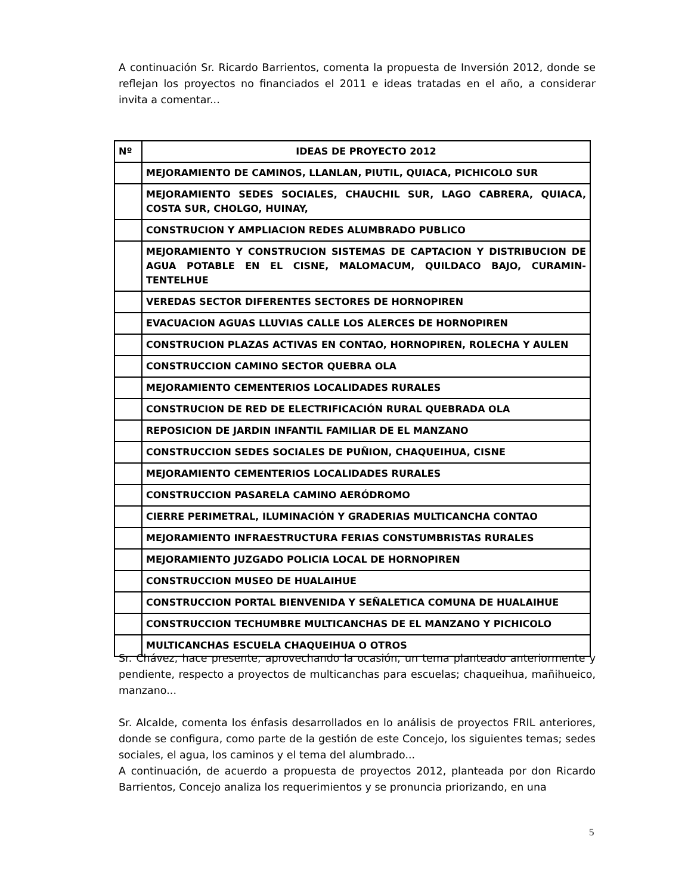A continuación Sr. Ricardo Barrientos, comenta la propuesta de Inversión 2012, donde se reflejan los proyectos no financiados el 2011 e ideas tratadas en el año, a considerar invita a comentar...
| Nº | IDEAS DE PROYECTO 2012 |
| --- | --- |
| | MEJORAMIENTO DE CAMINOS, LLANLAN, PIUTIL, QUIACA, PICHICOLO SUR |
| | MEJORAMIENTO SEDES SOCIALES, CHAUCHIL SUR, LAGO CABRERA, QUIACA, COSTA SUR, CHOLGO, HUINAY, |
| | CONSTRUCION Y AMPLIACION REDES ALUMBRADO PUBLICO |
| | MEJORAMIENTO Y CONSTRUCION SISTEMAS DE CAPTACION Y DISTRIBUCION DE AGUA POTABLE EN EL CISNE, MALOMACUM, QUILDACO BAJO, CURAMIN-TENTELHUE |
| | VEREDAS SECTOR DIFERENTES SECTORES DE HORNOPIREN |
| | EVACUACION AGUAS LLUVIAS CALLE LOS ALERCES DE HORNOPIREN |
| | CONSTRUCION PLAZAS ACTIVAS EN CONTAO, HORNOPIREN, ROLECHA Y AULEN |
| | CONSTRUCCION CAMINO SECTOR QUEBRA OLA |
| | MEJORAMIENTO CEMENTERIOS LOCALIDADES RURALES |
| | CONSTRUCION DE RED DE ELECTRIFICACIÓN RURAL QUEBRADA OLA |
| | REPOSICION DE JARDIN INFANTIL FAMILIAR DE EL MANZANO |
| | CONSTRUCCION SEDES SOCIALES DE PUÑION, CHAQUEIHUA, CISNE |
| | MEJORAMIENTO CEMENTERIOS LOCALIDADES RURALES |
| | CONSTRUCCION PASARELA CAMINO AERÓDROMO |
| | CIERRE PERIMETRAL, ILUMINACIÓN Y GRADERIAS MULTICANCHA CONTAO |
| | MEJORAMIENTO INFRAESTRUCTURA FERIAS CONSTUMBRISTAS RURALES |
| | MEJORAMIENTO JUZGADO POLICIA LOCAL DE HORNOPIREN |
| | CONSTRUCCION MUSEO DE HUALAIHUE |
| | CONSTRUCCION PORTAL BIENVENIDA Y SEÑALETICA COMUNA DE HUALAIHUE |
| | CONSTRUCCION TECHUMBRE MULTICANCHAS DE EL MANZANO Y PICHICOLO |
| | MULTICANCHAS ESCUELA CHAQUEIHUA O OTROS |
Sr. Chávez, hace presente, aprovechando la ocasión, un tema planteado anteriormente y pendiente, respecto a proyectos de multicanchas para escuelas; chaqueihua, mañihueico, manzano...
Sr. Alcalde, comenta los énfasis desarrollados en lo análisis de proyectos FRIL anteriores, donde se configura, como parte de la gestión de este Concejo, los siguientes temas; sedes sociales, el agua, los caminos y el tema del alumbrado...
A continuación, de acuerdo a propuesta de proyectos 2012, planteada por don Ricardo Barrientos, Concejo analiza los requerimientos y se pronuncia priorizando, en una
5